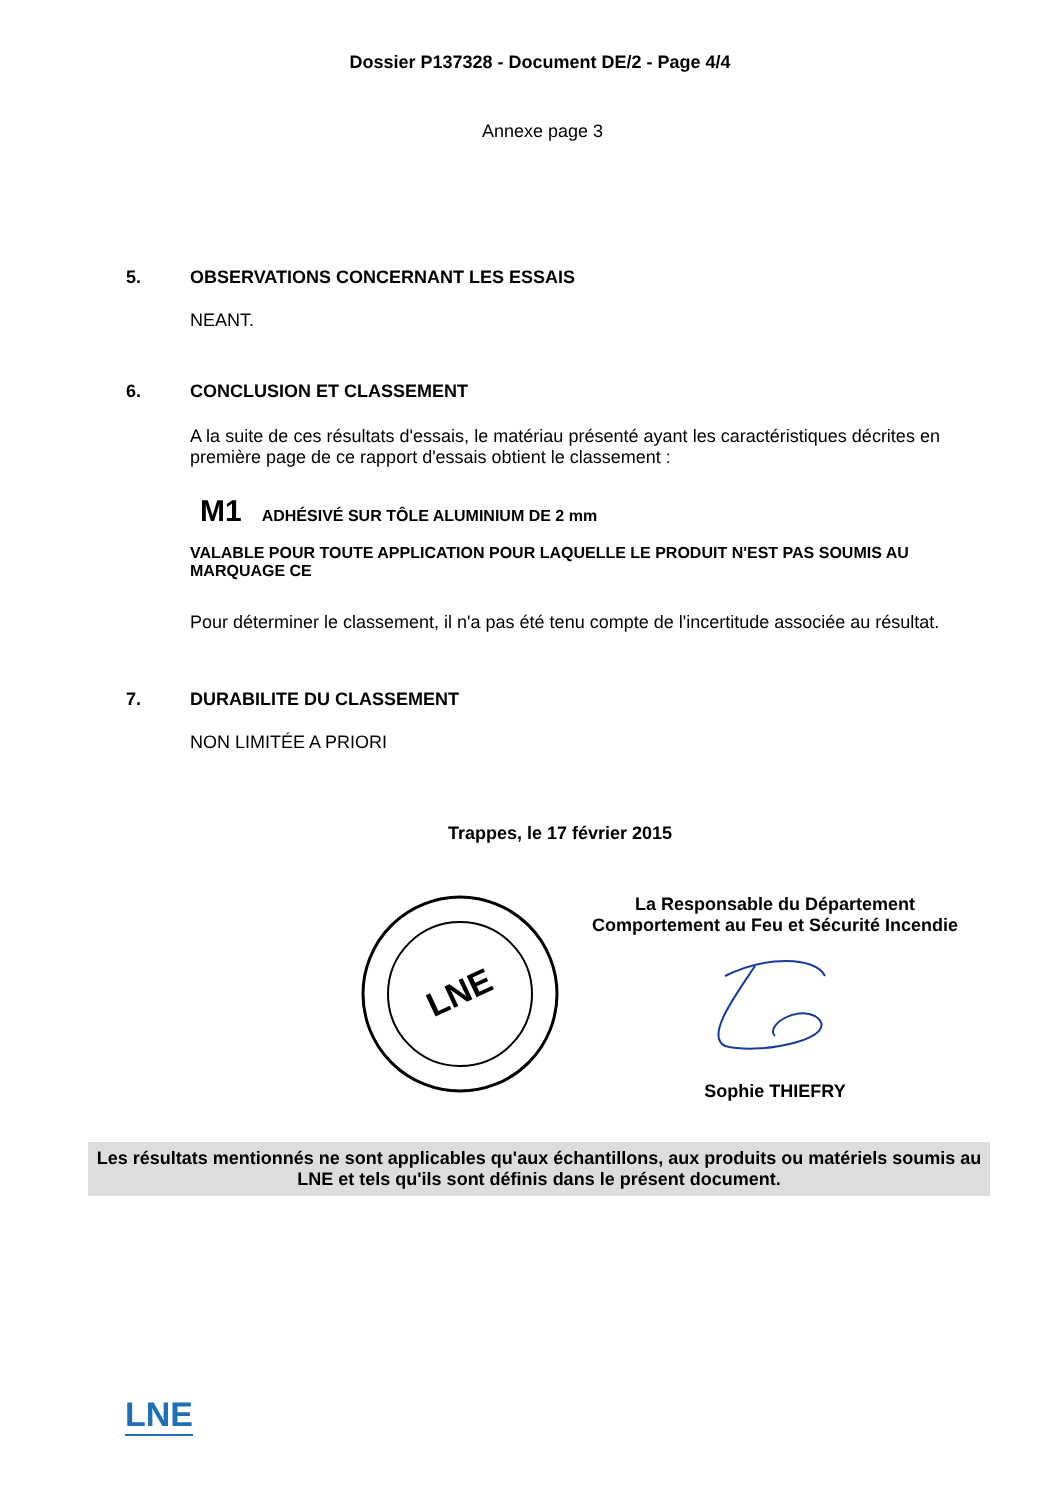Dossier P137328 - Document DE/2 - Page 4/4
Annexe page 3
5. OBSERVATIONS CONCERNANT LES ESSAIS
NEANT.
6. CONCLUSION ET CLASSEMENT
A la suite de ces résultats d'essais, le matériau présenté ayant les caractéristiques décrites en première page de ce rapport d'essais obtient le classement :
M1 ADHÉSIVÉ SUR TÔLE ALUMINIUM DE 2 mm
VALABLE POUR TOUTE APPLICATION POUR LAQUELLE LE PRODUIT N'EST PAS SOUMIS AU MARQUAGE CE
Pour déterminer le classement, il n'a pas été tenu compte de l'incertitude associée au résultat.
7. DURABILITE DU CLASSEMENT
NON LIMITÉE A PRIORI
Trappes, le 17 février 2015
LNE
La Responsable du Département
Comportement au Feu et Sécurité Incendie
Sophie THIEFRY
Les résultats mentionnés ne sont applicables qu'aux échantillons, aux produits ou matériels soumis au LNE et tels qu'ils sont définis dans le présent document.
LNE